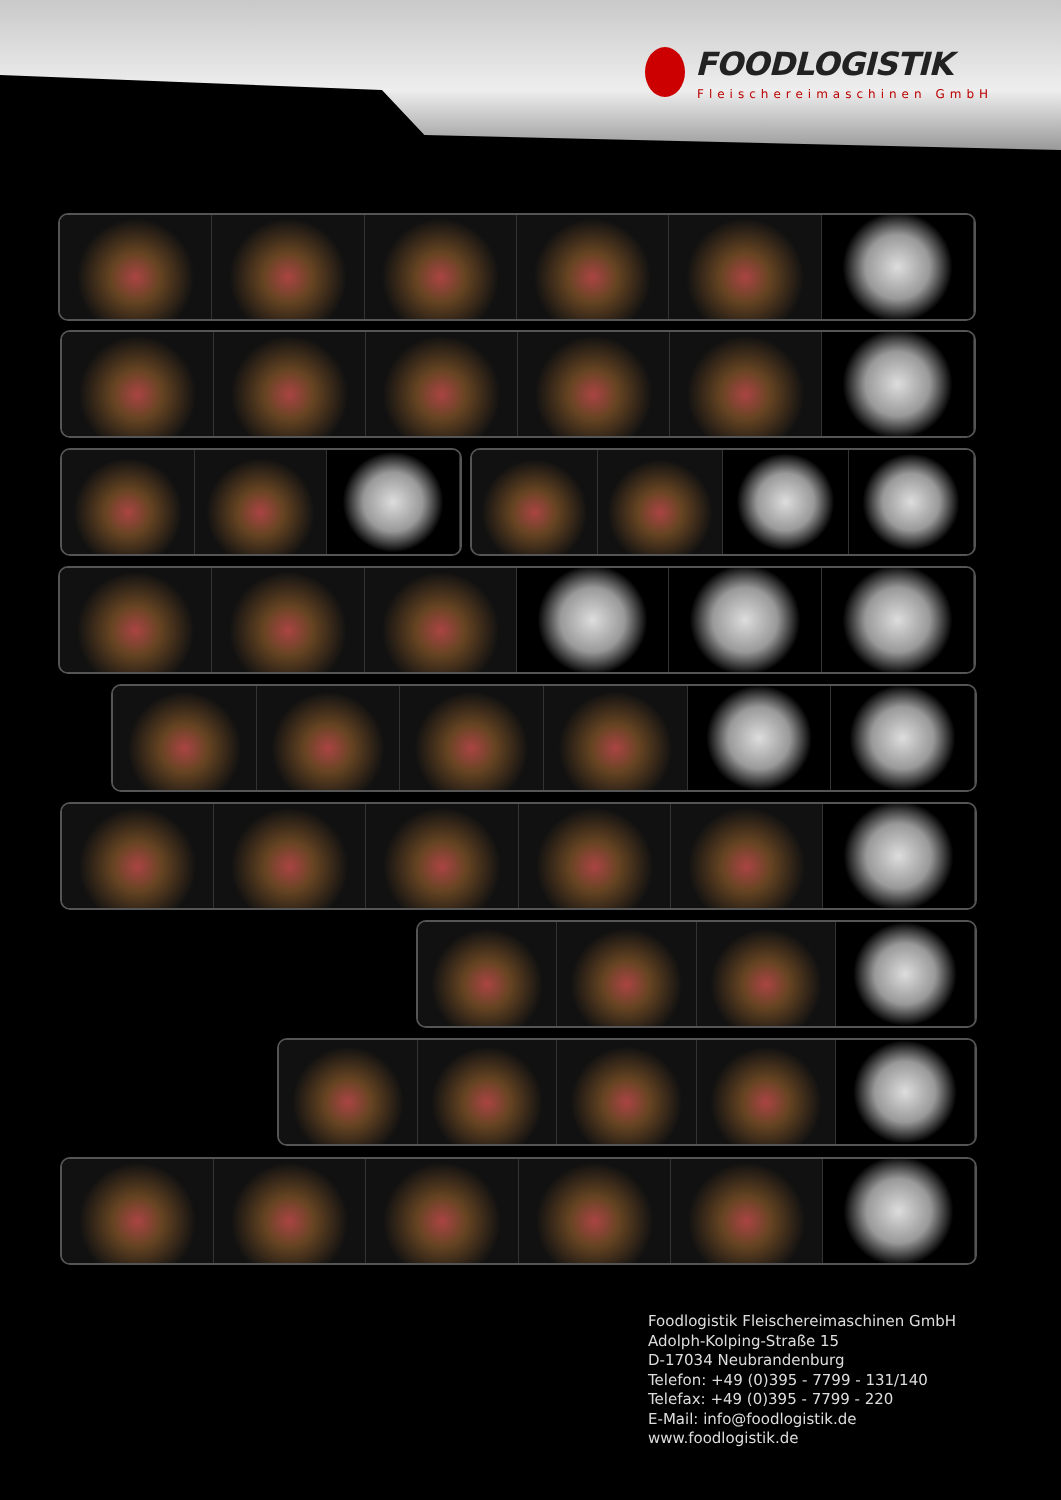FOODLOGISTIK
Fleischereimaschinen GmbH
Foodlogistik Fleischereimaschinen GmbH
Adolph-Kolping-Straße 15
D-17034 Neubrandenburg
Telefon: +49 (0)395 - 7799 - 131/140
Telefax: +49 (0)395 - 7799 - 220
E-Mail: info@foodlogistik.de
www.foodlogistik.de